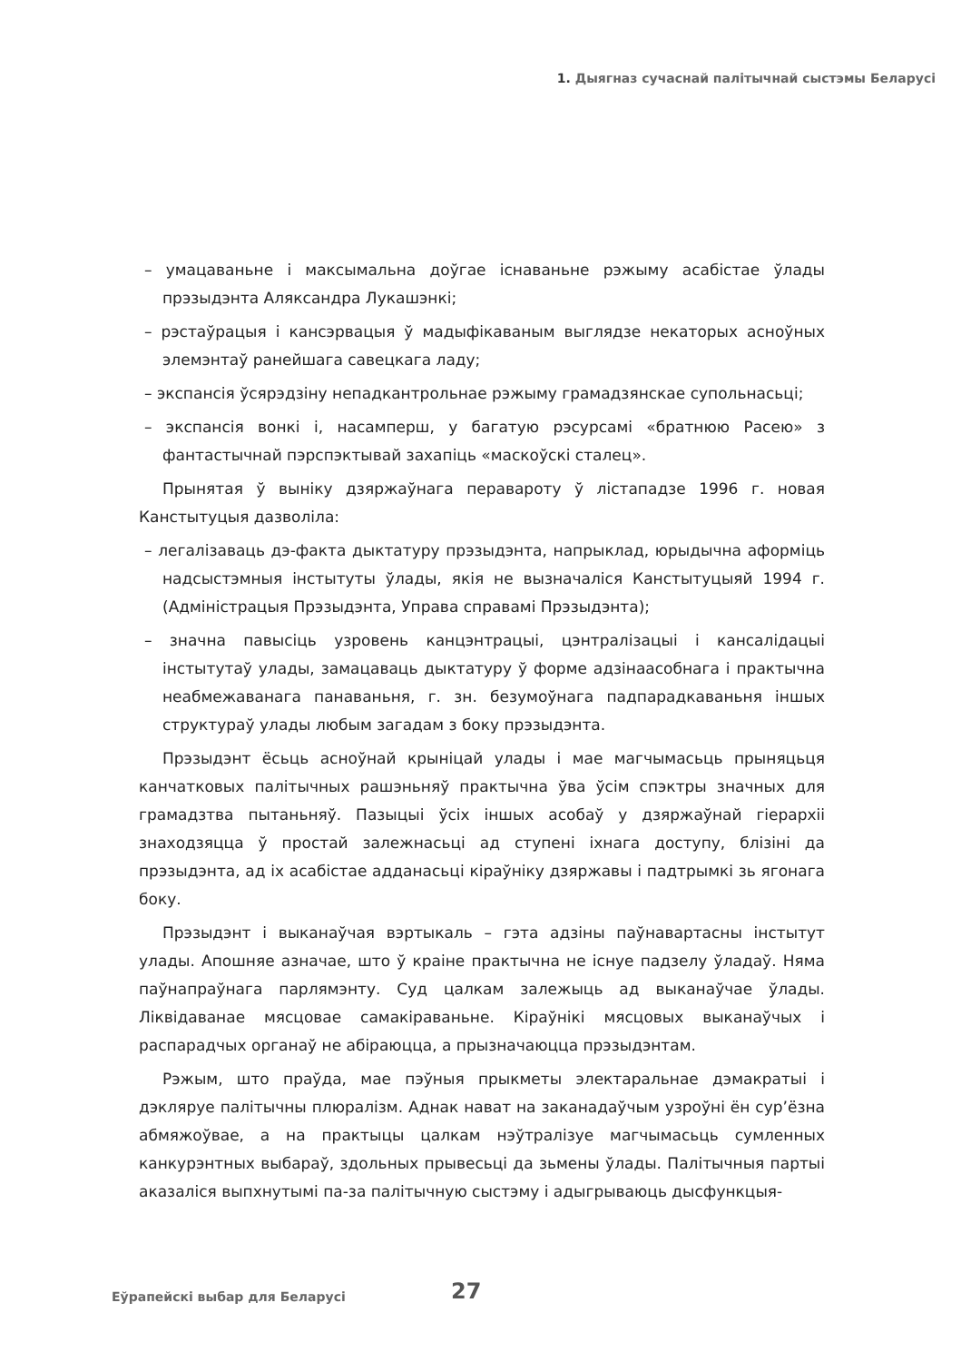1. Дыягназ сучаснай палітычнай сыстэмы Беларусі
– умацаваньне і максымальна доўгае існаваньне рэжыму асабістае ўлады прэзыдэнта Аляксандра Лукашэнкі;
– рэстаўрацыя і кансэрвацыя ў мадыфікаваным выглядзе некаторых асноўных элемэнтаў ранейшага савецкага ладу;
– экспансія ўсярэдзіну непадкантрольнае рэжыму грамадзянскае супольнасьці;
– экспансія вонкі і, насамперш, у багатую рэсурсамі «братнюю Расею» з фантастычнай пэрспэктывай захапіць «маскоўскі сталец».
Прынятая ў выніку дзяржаўнага перавароту ў лістападзе 1996 г. новая Канстытуцыя дазволіла:
– легалізаваць дэ-факта дыктатуру прэзыдэнта, напрыклад, юрыдычна аформіць надсыстэмныя інстытуты ўлады, якія не вызначаліся Канстытуцыяй 1994 г. (Адміністрацыя Прэзыдэнта, Управа справамі Прэзыдэнта);
– значна павысіць узровень канцэнтрацыі, цэнтралізацыі і кансалідацыі інстытутаў улады, замацаваць дыктатуру ў форме адзінаасобнага і практычна неабмежаванага панаваньня, г. зн. безумоўнага падпарадкаваньня іншых структураў улады любым загадам з боку прэзыдэнта.
Прэзыдэнт ёсьць асноўнай крыніцай улады і мае магчымасьць прыняцьця канчатковых палітычных рашэньняў практычна ўва ўсім спэктры значных для грамадзтва пытаньняў. Пазыцыі ўсіх іншых асобаў у дзяржаўнай гіерархіі знаходзяцца ў простай залежнасьці ад ступені іхнага доступу, блізіні да прэзыдэнта, ад іх асабістае адданасьці кіраўніку дзяржавы і падтрымкі зь ягонага боку.
Прэзыдэнт і выканаўчая вэртыкаль – гэта адзіны паўнавартасны інстытут улады. Апошняе азначае, што ў краіне практычна не існуе падзелу ўладаў. Няма паўнапраўнага парлямэнту. Суд цалкам залежыць ад выканаўчае ўлады. Ліквідаванае мясцовае самакіраваньне. Кіраўнікі мясцовых выканаўчых і распарадчых органаў не абіраюцца, а прызначаюцца прэзыдэнтам.
Рэжым, што праўда, мае пэўныя прыкметы электаральнае дэмакратыі і дэкляруе палітычны плюралізм. Аднак нават на заканадаўчым узроўні ён сур’ёзна абмяжоўвае, а на практыцы цалкам нэўтралізуе магчымасьць сумленных канкурэнтных выбараў, здольных прывесьці да зьмены ўлады. Палітычныя партыі аказаліся выпхнутымі па-за палітычную сыстэму і адыгрываюць дысфункцыя-
Еўрапейскі выбар для Беларусі 27